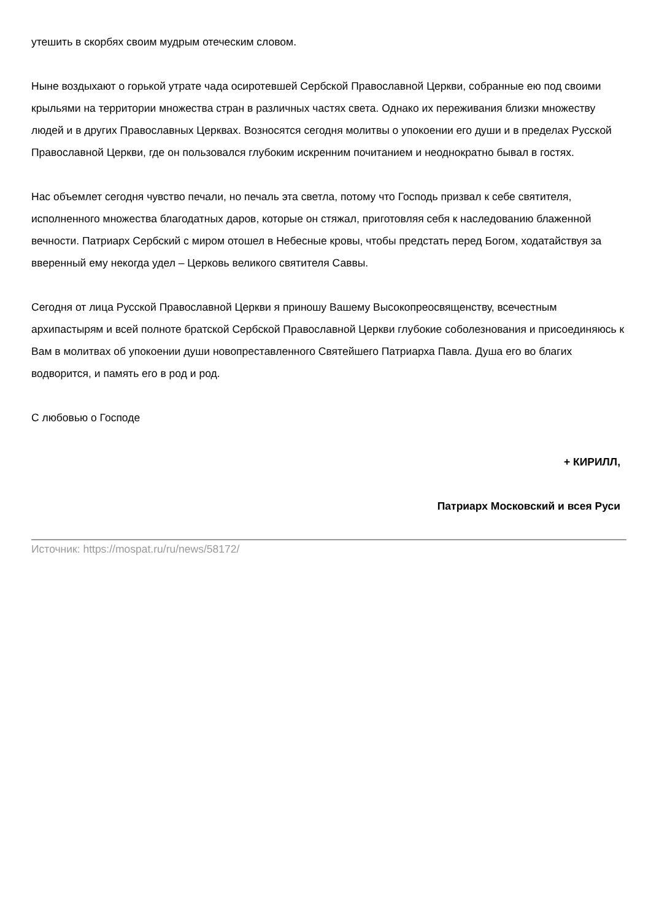утешить в скорбях своим мудрым отеческим словом.
Ныне воздыхают о горькой утрате чада осиротевшей Сербской Православной Церкви, собранные ею под своими крыльями на территории множества стран в различных частях света. Однако их переживания близки множеству людей и в других Православных Церквах. Возносятся сегодня молитвы о упокоении его души и в пределах Русской Православной Церкви, где он пользовался глубоким искренним почитанием и неоднократно бывал в гостях.
Нас объемлет сегодня чувство печали, но печаль эта светла, потому что Господь призвал к себе святителя, исполненного множества благодатных даров, которые он стяжал, приготовляя себя к наследованию блаженной вечности. Патриарх Сербский с миром отошел в Небесные кровы, чтобы предстать перед Богом, ходатайствуя за вверенный ему некогда удел – Церковь великого святителя Саввы.
Сегодня от лица Русской Православной Церкви я приношу Вашему Высокопреосвященству, всечестным архипастырям и всей полноте братской Сербской Православной Церкви глубокие соболезнования и присоединяюсь к Вам в молитвах об упокоении души новопреставленного Святейшего Патриарха Павла. Душа его во благих водворится, и память его в род и род.
С любовью о Господе
+ КИРИЛЛ,
Патриарх Московский и всея Руси
Источник: https://mospat.ru/ru/news/58172/